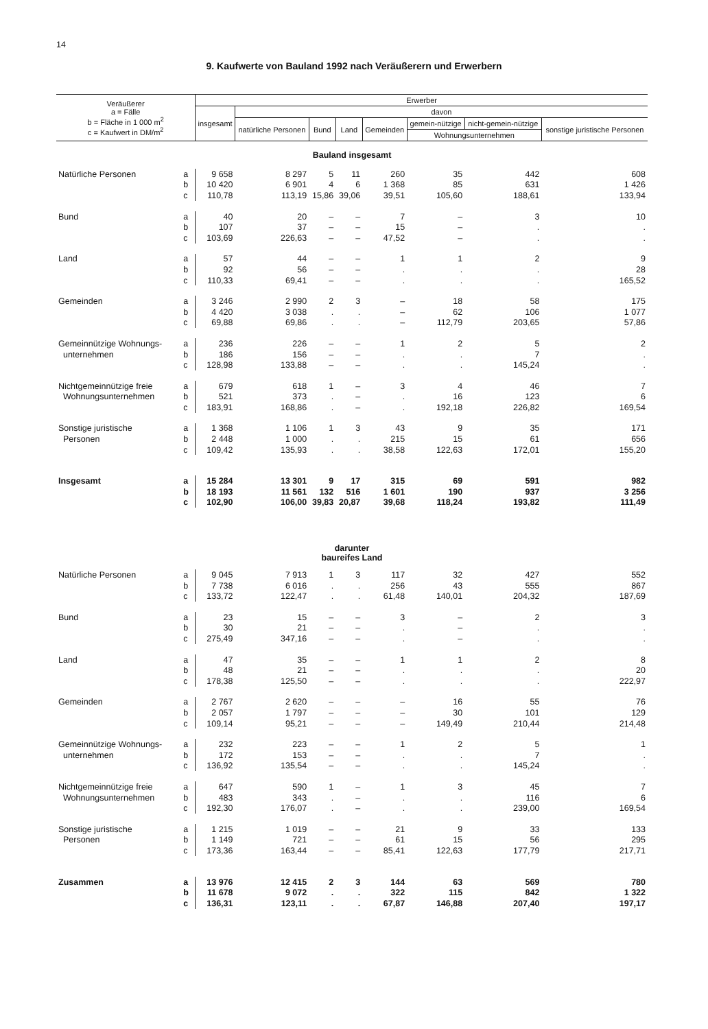14
9. Kaufwerte von Bauland 1992 nach Veräußerern und Erwerbern
| Veräußerer a = Fälle b = Fläche in 1 000 m<sup>2</sup> c = Kaufwert in DM/m<sup>2</sup> | | Erwerber | | | | | | | |
| --- | --- | --- | --- | --- | --- | --- | --- | --- | --- |
| | | insgesamt | davon | | | | | | |
| | | | natürliche Personen | Bund | Land | Gemeinden | gemein-nützige | nicht-gemein-nützige | sonstige juristische Personen |
| | | | | | | | Wohnungsunternehmen | | |
| Bauland insgesamt | | | | | | | | | |
| Natürliche Personen | a | 9 658 | 8 297 | 5 | 11 | 260 | 35 | 442 | 608 |
| | b | 10 420 | 6 901 | 4 | 6 | 1 368 | 85 | 631 | 1 426 |
| | c | 110,78 | 113,19 | 15,86 | 39,06 | 39,51 | 105,60 | 188,61 | 133,94 |
| Bund | a | 40 | 20 | – | – | 7 | – | 3 | 10 |
| | b | 107 | 37 | – | – | 15 | – | . | . |
| | c | 103,69 | 226,63 | – | – | 47,52 | – | . | . |
| Land | a | 57 | 44 | – | – | 1 | 1 | 2 | 9 |
| | b | 92 | 56 | – | – | . | . | . | 28 |
| | c | 110,33 | 69,41 | – | – | . | . | . | 165,52 |
| Gemeinden | a | 3 246 | 2 990 | 2 | 3 | – | 18 | 58 | 175 |
| | b | 4 420 | 3 038 | . | . | – | 62 | 106 | 1 077 |
| | c | 69,88 | 69,86 | . | . | – | 112,79 | 203,65 | 57,86 |
| Gemeinnützige Wohnungs- | a | 236 | 226 | – | – | 1 | 2 | 5 | 2 |
| unternehmen | b | 186 | 156 | – | – | . | . | 7 | . |
| | c | 128,98 | 133,88 | – | – | . | . | 145,24 | . |
| Nichtgemeinnützige freie | a | 679 | 618 | 1 | – | 3 | 4 | 46 | 7 |
| Wohnungsunternehmen | b | 521 | 373 | . | – | . | 16 | 123 | 6 |
| | c | 183,91 | 168,86 | . | – | . | 192,18 | 226,82 | 169,54 |
| Sonstige juristische | a | 1 368 | 1 106 | 1 | 3 | 43 | 9 | 35 | 171 |
| Personen | b | 2 448 | 1 000 | . | . | 215 | 15 | 61 | 656 |
| | c | 109,42 | 135,93 | . | . | 38,58 | 122,63 | 172,01 | 155,20 |
| Insgesamt | a | 15 284 | 13 301 | 9 | 17 | 315 | 69 | 591 | 982 |
| | b | 18 193 | 11 561 | 132 | 516 | 1 601 | 190 | 937 | 3 256 |
| | c | 102,90 | 106,00 | 39,83 | 20,87 | 39,68 | 118,24 | 193,82 | 111,49 |
| darunter baureifes Land | | | | | | | | | |
| Natürliche Personen | a | 9 045 | 7 913 | 1 | 3 | 117 | 32 | 427 | 552 |
| | b | 7 738 | 6 016 | . | . | 256 | 43 | 555 | 867 |
| | c | 133,72 | 122,47 | . | . | 61,48 | 140,01 | 204,32 | 187,69 |
| Bund | a | 23 | 15 | – | – | 3 | – | 2 | 3 |
| | b | 30 | 21 | – | – | . | – | . | . |
| | c | 275,49 | 347,16 | – | – | . | – | . | . |
| Land | a | 47 | 35 | – | – | 1 | 1 | 2 | 8 |
| | b | 48 | 21 | – | – | . | . | . | 20 |
| | c | 178,38 | 125,50 | – | – | . | . | . | 222,97 |
| Gemeinden | a | 2 767 | 2 620 | – | – | – | 16 | 55 | 76 |
| | b | 2 057 | 1 797 | – | – | – | 30 | 101 | 129 |
| | c | 109,14 | 95,21 | – | – | – | 149,49 | 210,44 | 214,48 |
| Gemeinnützige Wohnungs- | a | 232 | 223 | – | – | 1 | 2 | 5 | 1 |
| unternehmen | b | 172 | 153 | – | – | . | . | 7 | . |
| | c | 136,92 | 135,54 | – | – | . | . | 145,24 | . |
| Nichtgemeinnützige freie | a | 647 | 590 | 1 | – | 1 | 3 | 45 | 7 |
| Wohnungsunternehmen | b | 483 | 343 | . | – | . | . | 116 | 6 |
| | c | 192,30 | 176,07 | . | – | . | . | 239,00 | 169,54 |
| Sonstige juristische | a | 1 215 | 1 019 | – | – | 21 | 9 | 33 | 133 |
| Personen | b | 1 149 | 721 | – | – | 61 | 15 | 56 | 295 |
| | c | 173,36 | 163,44 | – | – | 85,41 | 122,63 | 177,79 | 217,71 |
| Zusammen | a | 13 976 | 12 415 | 2 | 3 | 144 | 63 | 569 | 780 |
| | b | 11 678 | 9 072 | . | . | 322 | 115 | 842 | 1 322 |
| | c | 136,31 | 123,11 | . | . | 67,87 | 146,88 | 207,40 | 197,17 |